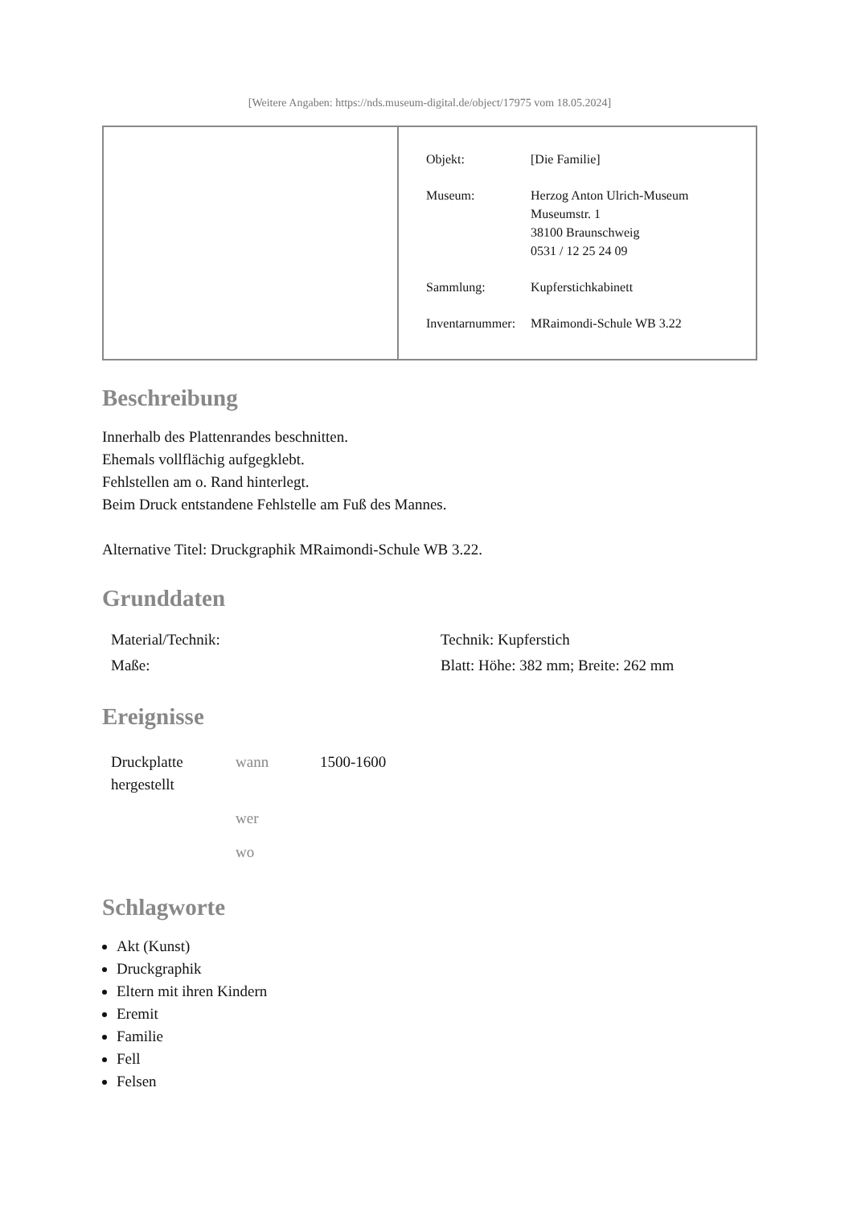[Weitere Angaben: https://nds.museum-digital.de/object/17975 vom 18.05.2024]
| Objekt: | [Die Familie] |
| Museum: | Herzog Anton Ulrich-Museum Museumstr. 1 38100 Braunschweig 0531 / 12 25 24 09 |
| Sammlung: | Kupferstichkabinett |
| Inventarnummer: | MRaimondi-Schule WB 3.22 |
Beschreibung
Innerhalb des Plattenrandes beschnitten.
Ehemals vollflächig aufgegklebt.
Fehlstellen am o. Rand hinterlegt.
Beim Druck entstandene Fehlstelle am Fuß des Mannes.
Alternative Titel: Druckgraphik MRaimondi-Schule WB 3.22.
Grunddaten
| Material/Technik: | Technik: Kupferstich |
| Maße: | Blatt: Höhe: 382 mm; Breite: 262 mm |
Ereignisse
| Druckplatte hergestellt | wann | 1500-1600 |
| | wer | |
| | wo | |
Schlagworte
Akt (Kunst)
Druckgraphik
Eltern mit ihren Kindern
Eremit
Familie
Fell
Felsen